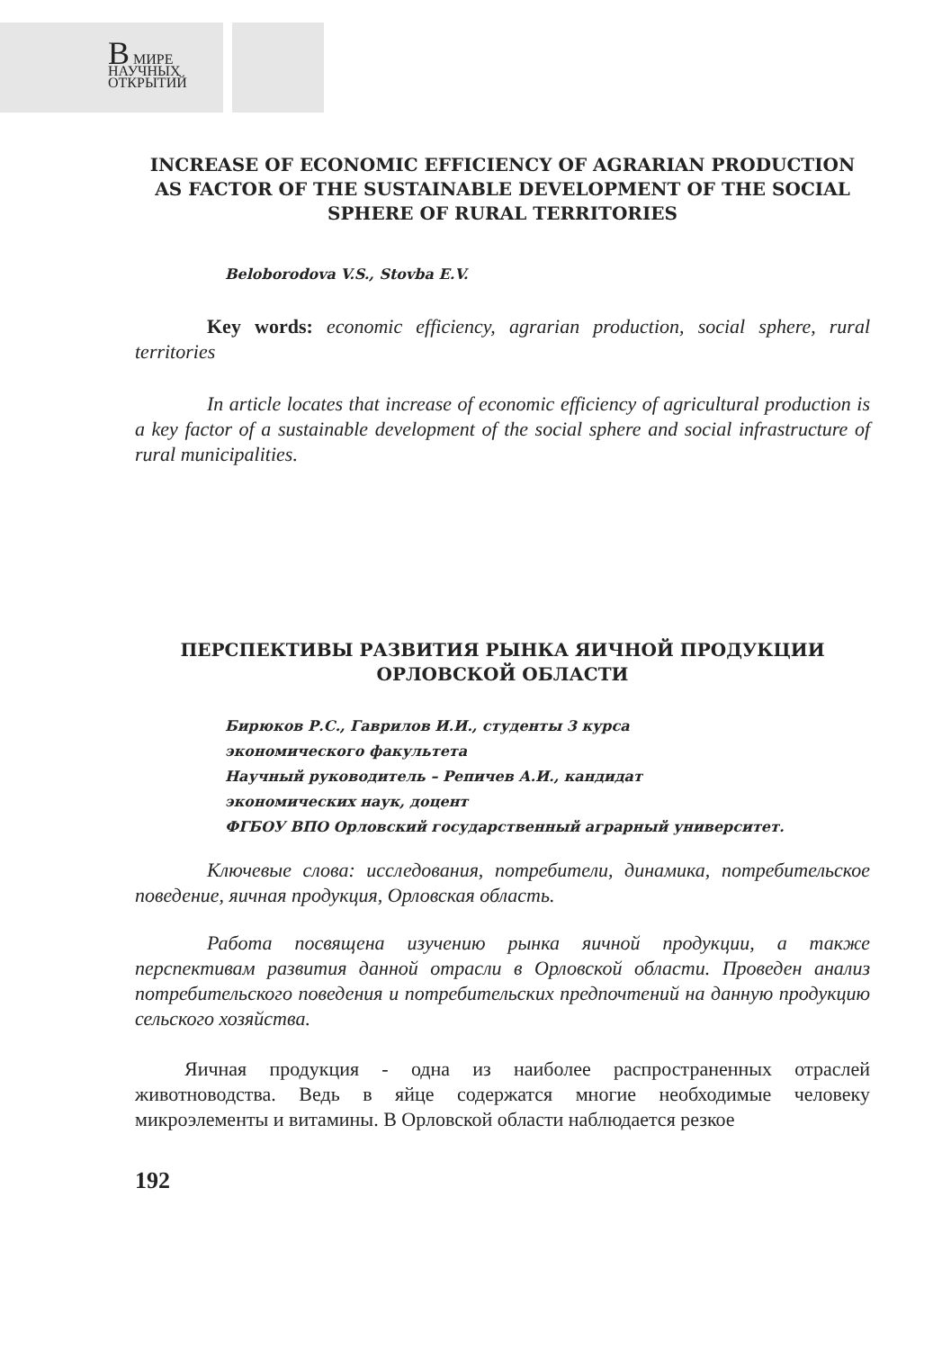В МИРЕ
НАУЧНЫХ
ОТКРЫТИЙ
INCREASE OF ECONOMIC EFFICIENCY OF AGRARIAN PRODUCTION AS FACTOR OF THE SUSTAINABLE DEVELOPMENT OF THE SOCIAL SPHERE OF RURAL TERRITORIES
Beloborodova V.S., Stovba E.V.
Key words: economic efficiency, agrarian production, social sphere, rural territories
In article locates that increase of economic efficiency of agricultural production is a key factor of a sustainable development of the social sphere and social infrastructure of rural municipalities.
ПЕРСПЕКТИВЫ РАЗВИТИЯ РЫНКА ЯИЧНОЙ ПРОДУКЦИИ ОРЛОВСКОЙ ОБЛАСТИ
Бирюков Р.С., Гаврилов И.И., студенты 3 курса
экономического факультета
Научный руководитель – Репичев А.И., кандидат
экономических наук, доцент
ФГБОУ ВПО Орловский государственный аграрный университет.
Ключевые слова: исследования, потребители, динамика, потребительское поведение, яичная продукция, Орловская область.
Работа посвящена изучению рынка яичной продукции, а также перспективам развития данной отрасли в Орловской области. Проведен анализ потребительского поведения и потребительских предпочтений на данную продукцию сельского хозяйства.
Яичная продукция - одна из наиболее распространенных отраслей животноводства. Ведь в яйце содержатся многие необходимые человеку микроэлементы и витамины. В Орловской области наблюдается резкое
192